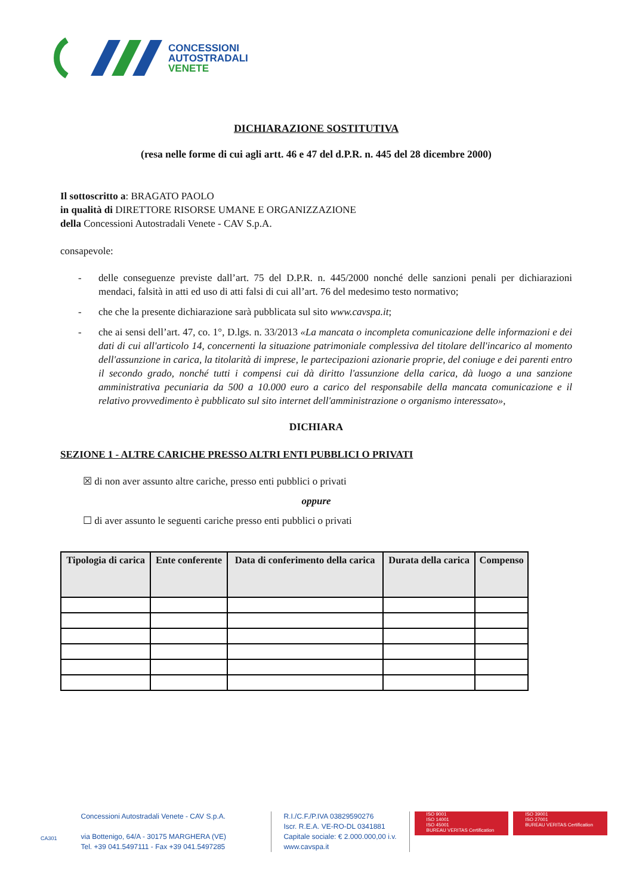CONCESSIONI
AUTOSTRADALI
VENETE
DICHIARAZIONE SOSTITUTIVA
(resa nelle forme di cui agli artt. 46 e 47 del d.P.R. n. 445 del 28 dicembre 2000)
Il sottoscritto a: BRAGATO PAOLO
in qualità di DIRETTORE RISORSE UMANE E ORGANIZZAZIONE
della Concessioni Autostradali Venete - CAV S.p.A.
consapevole:
- delle conseguenze previste dall’art. 75 del D.P.R. n. 445/2000 nonché delle sanzioni penali per dichiarazioni mendaci, falsità in atti ed uso di atti falsi di cui all’art. 76 del medesimo testo normativo;
- che che la presente dichiarazione sarà pubblicata sul sito www.cavspa.it;
- che ai sensi dell’art. 47, co. 1°, D.lgs. n. 33/2013 «La mancata o incompleta comunicazione delle informazioni e dei dati di cui all'articolo 14, concernenti la situazione patrimoniale complessiva del titolare dell'incarico al momento dell'assunzione in carica, la titolarità di imprese, le partecipazioni azionarie proprie, del coniuge e dei parenti entro il secondo grado, nonché tutti i compensi cui dà diritto l'assunzione della carica, dà luogo a una sanzione amministrativa pecuniaria da 500 a 10.000 euro a carico del responsabile della mancata comunicazione e il relativo provvedimento è pubblicato sul sito internet dell'amministrazione o organismo interessato»,
DICHIARA
SEZIONE 1 - ALTRE CARICHE PRESSO ALTRI ENTI PUBBLICI O PRIVATI
☒ di non aver assunto altre cariche, presso enti pubblici o privati
oppure
☐ di aver assunto le seguenti cariche presso enti pubblici o privati
| Tipologia di carica | Ente conferente | Data di conferimento della carica | Durata della carica | Compenso |
| --- | --- | --- | --- | --- |
CA301
Concessioni Autostradali Venete - CAV S.p.A.
via Bottenigo, 64/A - 30175 MARGHERA (VE)
Tel. +39 041.5497111 - Fax +39 041.5497285
R.I./C.F./P.IVA 03829590276
Iscr. R.E.A. VE-RO-DL 0341881
Capitale sociale: € 2.000.000,00 i.v.
www.cavspa.it
ISO 9001
ISO 14001
ISO 45001
BUREAU VERITAS Certification
ISO 39001
ISO 27001
BUREAU VERITAS Certification